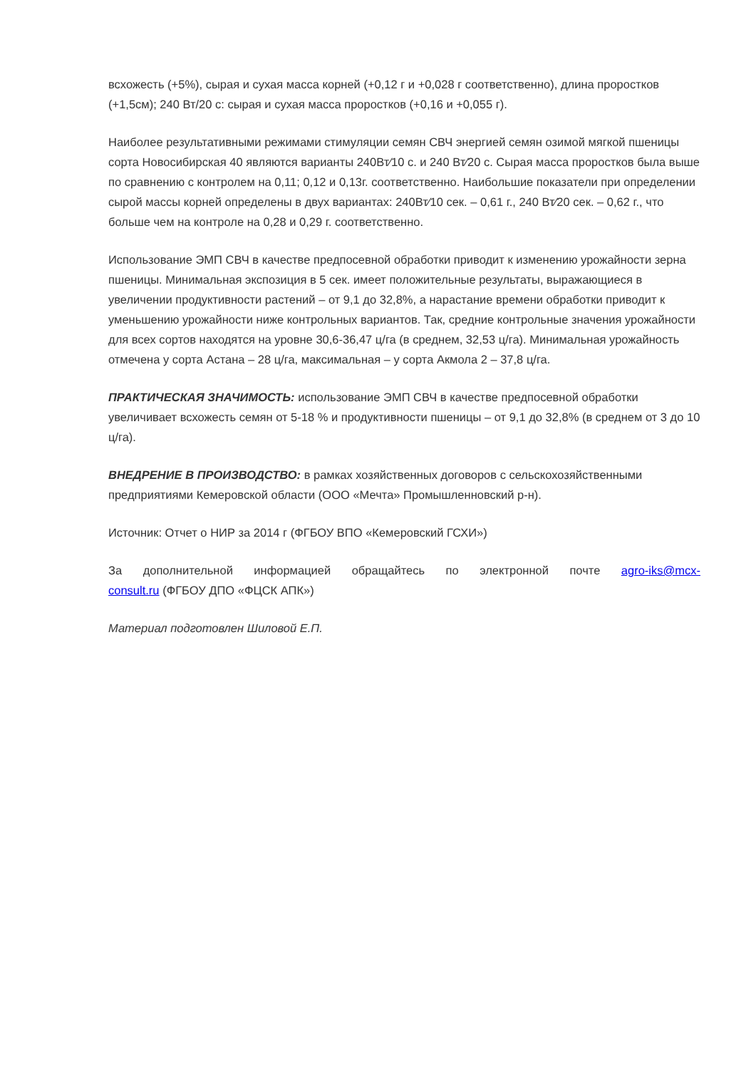всхожесть (+5%), сырая и сухая масса корней (+0,12 г и +0,028 г соответственно), длина проростков (+1,5см); 240 Вт/20 с: сырая и сухая масса проростков (+0,16 и +0,055 г).
Наиболее результативными режимами стимуляции семян СВЧ энергией семян озимой мягкой пшеницы сорта Новосибирская 40 являются варианты 240Вт⁄10 с. и 240 Вт⁄20 с. Сырая масса проростков была выше по сравнению с контролем на 0,11; 0,12 и 0,13г. соответственно. Наибольшие показатели при определении сырой массы корней определены в двух вариантах: 240Вт⁄10 сек. – 0,61 г., 240 Вт⁄20 сек. – 0,62 г., что больше чем на контроле на 0,28 и 0,29 г. соответственно.
Использование ЭМП СВЧ в качестве предпосевной обработки приводит к изменению урожайности зерна пшеницы. Минимальная экспозиция в 5 сек. имеет положительные результаты, выражающиеся в увеличении продуктивности растений – от 9,1 до 32,8%, а нарастание времени обработки приводит к уменьшению урожайности ниже контрольных вариантов. Так, средние контрольные значения урожайности для всех сортов находятся на уровне 30,6-36,47 ц/га (в среднем, 32,53 ц/га). Минимальная урожайность отмечена у сорта Астана – 28 ц/га, максимальная – у сорта Акмола 2 – 37,8 ц/га.
ПРАКТИЧЕСКАЯ ЗНАЧИМОСТЬ: использование ЭМП СВЧ в качестве предпосевной обработки увеличивает всхожесть семян от 5-18 % и продуктивности пшеницы – от 9,1 до 32,8% (в среднем от 3 до 10 ц/га).
ВНЕДРЕНИЕ В ПРОИЗВОДСТВО: в рамках хозяйственных договоров с сельскохозяйственными предприятиями Кемеровской области (ООО «Мечта» Промышленновский р-н).
Источник: Отчет о НИР за 2014 г (ФГБОУ ВПО «Кемеровский ГСХИ»)
За дополнительной информацией обращайтесь по электронной почте agro-iks@mcx-
consult.ru (ФГБОУ ДПО «ФЦСК АПК»)
Материал подготовлен Шиловой Е.П.